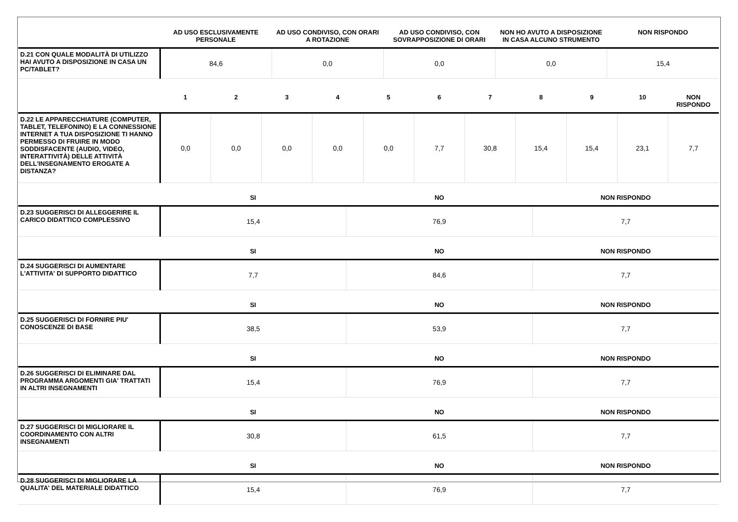| | AD USO ESCLUSIVAMENTE PERSONALE | AD USO CONDIVISO, CON ORARI A ROTAZIONE | AD USO CONDIVISO, CON SOVRAPPOSIZIONE DI ORARI | NON HO AVUTO A DISPOSIZIONE IN CASA ALCUNO STRUMENTO | NON RISPONDO |
| --- | --- | --- | --- | --- | --- |
| D.21 CON QUALE MODALITÀ DI UTILIZZO HAI AVUTO A DISPOSIZIONE IN CASA UN PC/TABLET? | 84,6 | 0,0 | 0,0 | 0,0 | 15,4 |
| | 1 | 2 | 3 | 4 | 5 | 6 | 7 | 8 | 9 | 10 | NON RISPONDO |
| --- | --- | --- | --- | --- | --- | --- | --- | --- | --- | --- | --- |
| D.22 LE APPARECCHIATURE (COMPUTER, TABLET, TELEFONINO) E LA CONNESSIONE INTERNET A TUA DISPOSIZIONE TI HANNO PERMESSO DI FRUIRE IN MODO SODDISFACENTE (AUDIO, VIDEO, INTERATTIVITÀ) DELLE ATTIVITÀ DELL'INSEGNAMENTO EROGATE A DISTANZA? | 0,0 | 0,0 | 0,0 | 0,0 | 0,0 | 7,7 | 30,8 | 15,4 | 15,4 | 23,1 | 7,7 |
| | SI | NO | NON RISPONDO |
| --- | --- | --- | --- |
| D.23 SUGGERISCI DI ALLEGGERIRE IL CARICO DIDATTICO COMPLESSIVO | 15,4 | 76,9 | 7,7 |
| | SI | NO | NON RISPONDO |
| D.24 SUGGERISCI DI AUMENTARE L'ATTIVITA' DI SUPPORTO DIDATTICO | 7,7 | 84,6 | 7,7 |
| | SI | NO | NON RISPONDO |
| D.25 SUGGERISCI DI FORNIRE PIU' CONOSCENZE DI BASE | 38,5 | 53,9 | 7,7 |
| | SI | NO | NON RISPONDO |
| D.26 SUGGERISCI DI ELIMINARE DAL PROGRAMMA ARGOMENTI GIA' TRATTATI IN ALTRI INSEGNAMENTI | 15,4 | 76,9 | 7,7 |
| | SI | NO | NON RISPONDO |
| D.27 SUGGERISCI DI MIGLIORARE IL COORDINAMENTO CON ALTRI INSEGNAMENTI | 30,8 | 61,5 | 7,7 |
| | SI | NO | NON RISPONDO |
| D.28 SUGGERISCI DI MIGLIORARE LA QUALITA' DEL MATERIALE DIDATTICO | 15,4 | 76,9 | 7,7 |